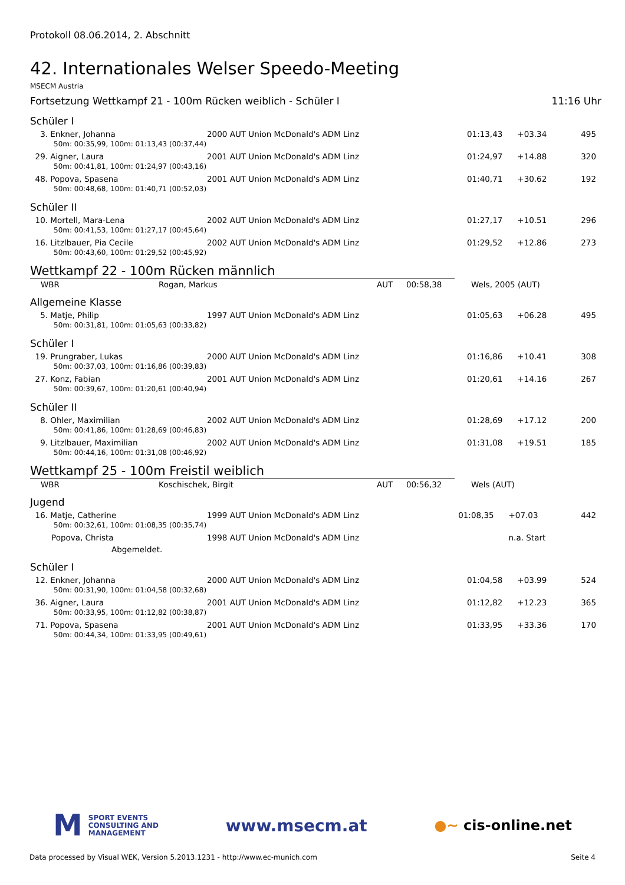Protokoll 08.06.2014, 2. Abschnitt
42. Internationales Welser Speedo-Meeting
MSECM Austria
Fortsetzung Wettkampf 21 - 100m Rücken weiblich - Schüler I 11:16 Uhr
Schüler I
| 3. Enkner, Johanna | 2000 AUT Union McDonald's ADM Linz | 01:13,43 | +03.34 | 495 |
| 50m: 00:35,99, 100m: 01:13,43 (00:37,44) | | | | |
| 29. Aigner, Laura | 2001 AUT Union McDonald's ADM Linz | 01:24,97 | +14.88 | 320 |
| 50m: 00:41,81, 100m: 01:24,97 (00:43,16) | | | | |
| 48. Popova, Spasena | 2001 AUT Union McDonald's ADM Linz | 01:40,71 | +30.62 | 192 |
| 50m: 00:48,68, 100m: 01:40,71 (00:52,03) | | | | |
Schüler II
| 10. Mortell, Mara-Lena | 2002 AUT Union McDonald's ADM Linz | 01:27,17 | +10.51 | 296 |
| 50m: 00:41,53, 100m: 01:27,17 (00:45,64) | | | | |
| 16. Litzlbauer, Pia Cecile | 2002 AUT Union McDonald's ADM Linz | 01:29,52 | +12.86 | 273 |
| 50m: 00:43,60, 100m: 01:29,52 (00:45,92) | | | | |
Wettkampf 22 - 100m Rücken männlich
| WBR | Rogan, Markus | AUT | 00:58,38 | Wels, 2005 (AUT) |
Allgemeine Klasse
| 5. Matje, Philip | 1997 AUT Union McDonald's ADM Linz | 01:05,63 | +06.28 | 495 |
| 50m: 00:31,81, 100m: 01:05,63 (00:33,82) | | | | |
Schüler I
| 19. Prungraber, Lukas | 2000 AUT Union McDonald's ADM Linz | 01:16,86 | +10.41 | 308 |
| 50m: 00:37,03, 100m: 01:16,86 (00:39,83) | | | | |
| 27. Konz, Fabian | 2001 AUT Union McDonald's ADM Linz | 01:20,61 | +14.16 | 267 |
| 50m: 00:39,67, 100m: 01:20,61 (00:40,94) | | | | |
Schüler II
| 8. Ohler, Maximilian | 2002 AUT Union McDonald's ADM Linz | 01:28,69 | +17.12 | 200 |
| 50m: 00:41,86, 100m: 01:28,69 (00:46,83) | | | | |
| 9. Litzlbauer, Maximilian | 2002 AUT Union McDonald's ADM Linz | 01:31,08 | +19.51 | 185 |
| 50m: 00:44,16, 100m: 01:31,08 (00:46,92) | | | | |
Wettkampf 25 - 100m Freistil weiblich
| WBR | Koschischek, Birgit | AUT | 00:56,32 | Wels (AUT) |
Jugend
| 16. Matje, Catherine | 1999 AUT Union McDonald's ADM Linz | 01:08,35 | +07.03 | 442 |
| 50m: 00:32,61, 100m: 01:08,35 (00:35,74) | | | | |
| Popova, Christa | 1998 AUT Union McDonald's ADM Linz | | n.a. Start | |
| Abgemeldet. | | | | |
Schüler I
| 12. Enkner, Johanna | 2000 AUT Union McDonald's ADM Linz | 01:04,58 | +03.99 | 524 |
| 50m: 00:31,90, 100m: 01:04,58 (00:32,68) | | | | |
| 36. Aigner, Laura | 2001 AUT Union McDonald's ADM Linz | 01:12,82 | +12.23 | 365 |
| 50m: 00:33,95, 100m: 01:12,82 (00:38,87) | | | | |
| 71. Popova, Spasena | 2001 AUT Union McDonald's ADM Linz | 01:33,95 | +33.36 | 170 |
| 50m: 00:44,34, 100m: 01:33,95 (00:49,61) | | | | |
M
SPORT EVENTS
CONSULTING AND
MANAGEMENT
www.msecm.at
●~ cis-online.net
Data processed by Visual WEK, Version 5.2013.1231 - http://www.ec-munich.com Seite 4